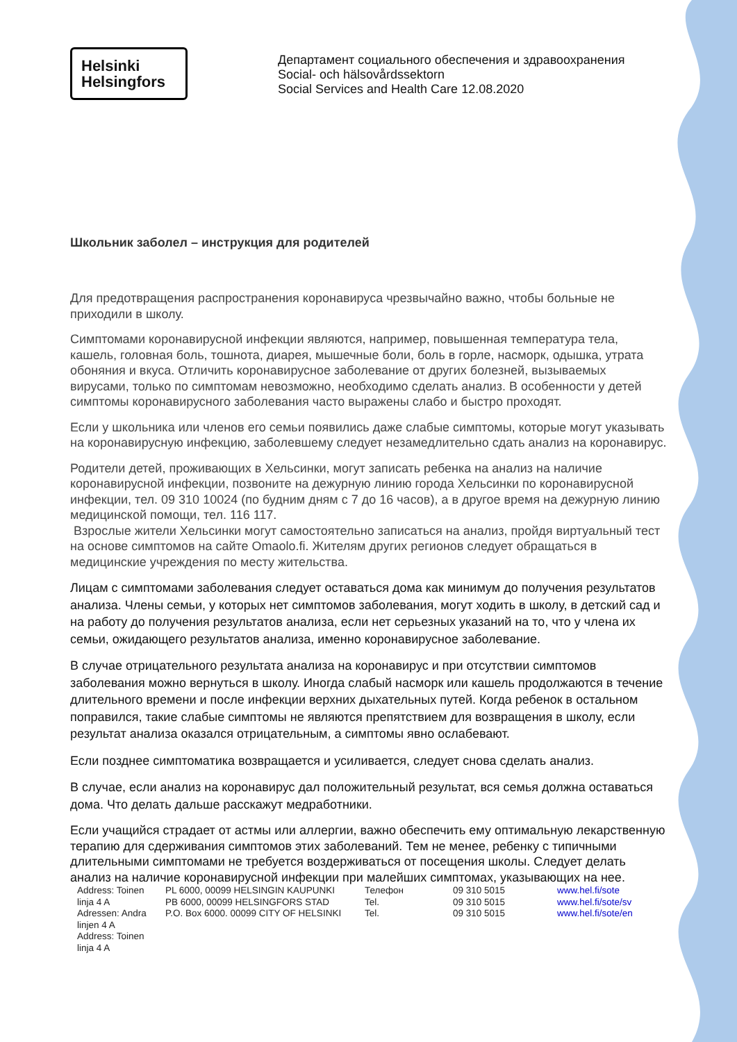Helsinki
Helsingfors
Департамент социального обеспечения и здравоохранения
Social- och hälsovårdssektorn
Social Services and Health Care 12.08.2020
Школьник заболел – инструкция для родителей
Для предотвращения распространения коронавируса чрезвычайно важно, чтобы больные не приходили в школу.
Симптомами коронавирусной инфекции являются, например, повышенная температура тела, кашель, головная боль, тошнота, диарея, мышечные боли, боль в горле, насморк, одышка, утрата обоняния и вкуса. Отличить коронавирусное заболевание от других болезней, вызываемых вирусами, только по симптомам невозможно, необходимо сделать анализ. В особенности у детей симптомы коронавирусного заболевания часто выражены слабо и быстро проходят.
Если у школьника или членов его семьи появились даже слабые симптомы, которые могут указывать на коронавирусную инфекцию, заболевшему следует незамедлительно сдать анализ на коронавирус.
Родители детей, проживающих в Хельсинки, могут записать ребенка на анализ на наличие коронавирусной инфекции, позвоните на дежурную линию города Хельсинки по коронавирусной инфекции, тел. 09 310 10024 (по будним дням с 7 до 16 часов), а в другое время на дежурную линию медицинской помощи, тел. 116 117.
Взрослые жители Хельсинки могут самостоятельно записаться на анализ, пройдя виртуальный тест на основе симптомов на сайте Omaolo.fi. Жителям других регионов следует обращаться в медицинские учреждения по месту жительства.
Лицам с симптомами заболевания следует оставаться дома как минимум до получения результатов анализа. Члены семьи, у которых нет симптомов заболевания, могут ходить в школу, в детский сад и на работу до получения результатов анализа, если нет серьезных указаний на то, что у члена их семьи, ожидающего результатов анализа, именно коронавирусное заболевание.
В случае отрицательного результата анализа на коронавирус и при отсутствии симптомов заболевания можно вернуться в школу. Иногда слабый насморк или кашель продолжаются в течение длительного времени и после инфекции верхних дыхательных путей. Когда ребенок в остальном поправился, такие слабые симптомы не являются препятствием для возвращения в школу, если результат анализа оказался отрицательным, а симптомы явно ослабевают.
Если позднее симптоматика возвращается и усиливается, следует снова сделать анализ.
В случае, если анализ на коронавирус дал положительный результат, вся семья должна оставаться дома. Что делать дальше расскажут медработники.
Если учащийся страдает от астмы или аллергии, важно обеспечить ему оптимальную лекарственную терапию для сдерживания симптомов этих заболеваний. Тем не менее, ребенку с типичными длительными симптомами не требуется воздерживаться от посещения школы. Следует делать анализ на наличие коронавирусной инфекции при малейших симптомах, указывающих на нее.
| Address: Toinen linja 4 A Adressen: Andra linjen 4 A Address: Toinen linja 4 A | PL 6000, 00099 HELSINGIN KAUPUNKI PB 6000, 00099 HELSINGFORS STAD P.O. Box 6000. 00099 CITY OF HELSINKI | Телефон Tel. Tel. | 09 310 5015 09 310 5015 09 310 5015 | www.hel.fi/sote www.hel.fi/sote/sv www.hel.fi/sote/en |